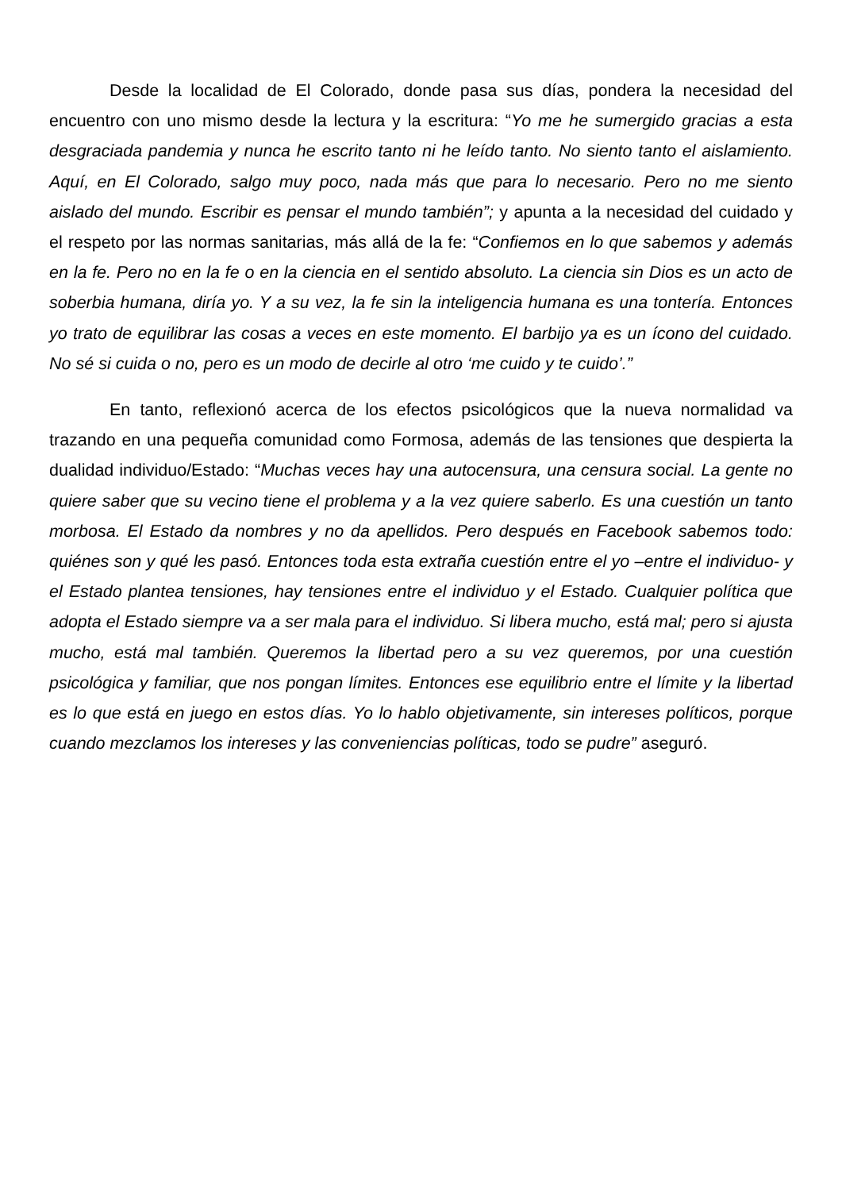Desde la localidad de El Colorado, donde pasa sus días, pondera la necesidad del encuentro con uno mismo desde la lectura y la escritura: “Yo me he sumergido gracias a esta desgraciada pandemia y nunca he escrito tanto ni he leído tanto. No siento tanto el aislamiento. Aquí, en El Colorado, salgo muy poco, nada más que para lo necesario. Pero no me siento aislado del mundo. Escribir es pensar el mundo también”; y apunta a la necesidad del cuidado y el respeto por las normas sanitarias, más allá de la fe: “Confiemos en lo que sabemos y además en la fe. Pero no en la fe o en la ciencia en el sentido absoluto. La ciencia sin Dios es un acto de soberbia humana, diría yo. Y a su vez, la fe sin la inteligencia humana es una tontería. Entonces yo trato de equilibrar las cosas a veces en este momento. El barbijo ya es un ícono del cuidado. No sé si cuida o no, pero es un modo de decirle al otro ‘me cuido y te cuido’.”
En tanto, reflexionó acerca de los efectos psicológicos que la nueva normalidad va trazando en una pequeña comunidad como Formosa, además de las tensiones que despierta la dualidad individuo/Estado: “Muchas veces hay una autocensura, una censura social. La gente no quiere saber que su vecino tiene el problema y a la vez quiere saberlo. Es una cuestión un tanto morbosa. El Estado da nombres y no da apellidos. Pero después en Facebook sabemos todo: quiénes son y qué les pasó. Entonces toda esta extraña cuestión entre el yo –entre el individuo- y el Estado plantea tensiones, hay tensiones entre el individuo y el Estado. Cualquier política que adopta el Estado siempre va a ser mala para el individuo. Si libera mucho, está mal; pero si ajusta mucho, está mal también. Queremos la libertad pero a su vez queremos, por una cuestión psicológica y familiar, que nos pongan límites. Entonces ese equilibrio entre el límite y la libertad es lo que está en juego en estos días. Yo lo hablo objetivamente, sin intereses políticos, porque cuando mezclamos los intereses y las conveniencias políticas, todo se pudre” aseguró.